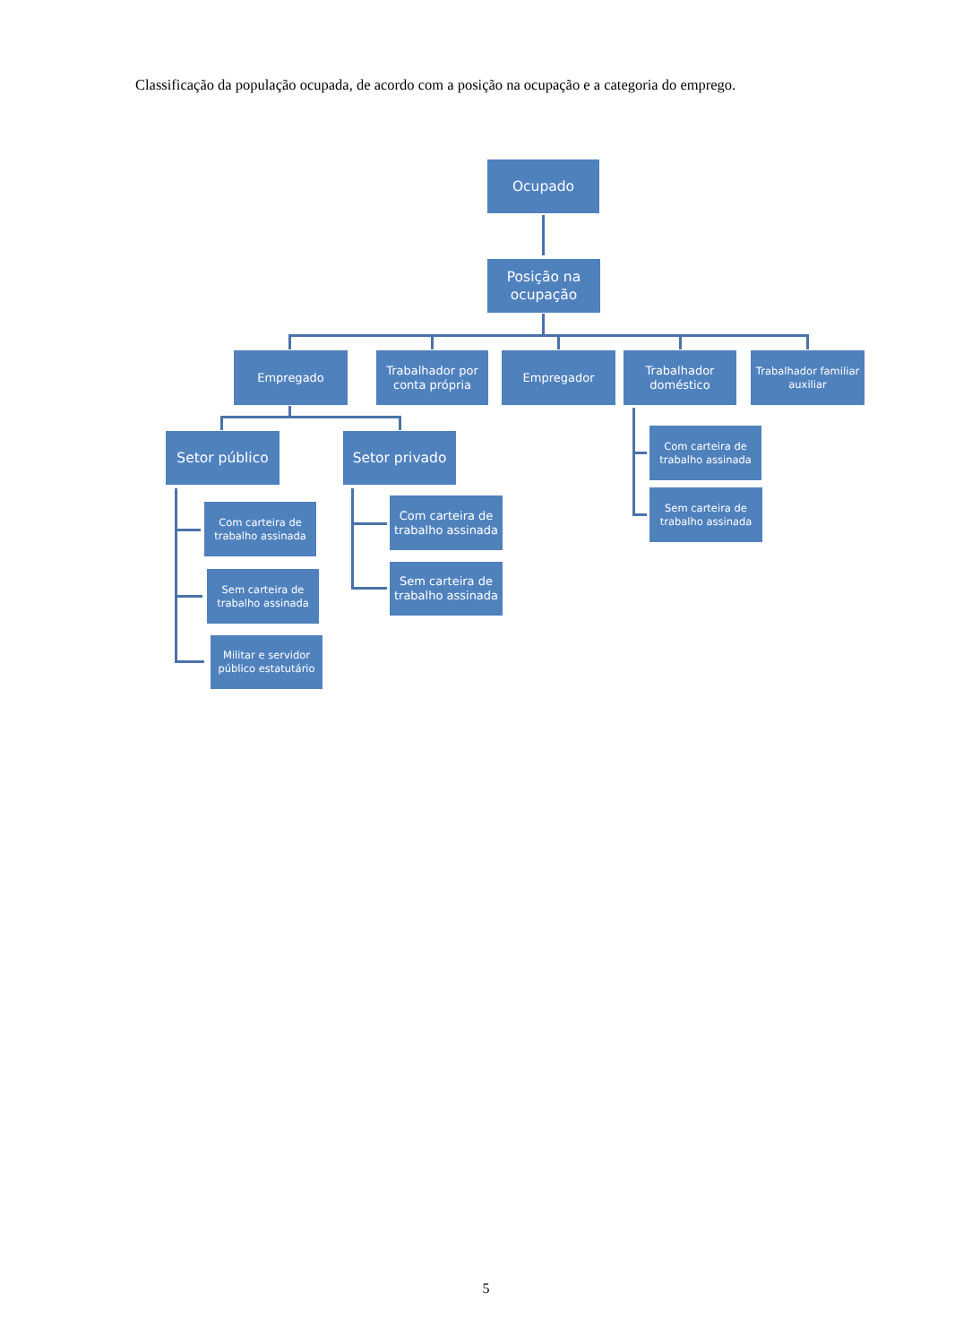Classificação da população ocupada, de acordo com a posição na ocupação e a categoria do emprego.
Ocupado
Posição na ocupação
Empregado Trabalhador por conta própria
Empregador Trabalhador doméstico
Trabalhador familiar auxiliar
Setor público
Com carteira de trabalho assinada
Sem carteira de trabalho assinada
Militar e servidor público estatutário
Setor privado
Com carteira de trabalho assinada
Sem carteira de trabalho assinada
Com carteira de trabalho assinada
Sem carteira de trabalho assinada
5